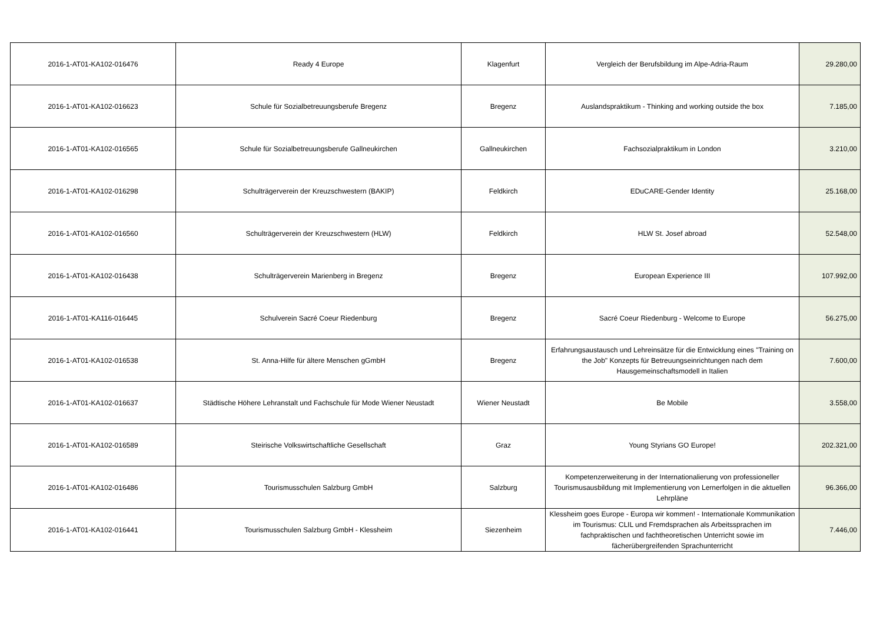| 2016-1-AT01-KA102-016476 | Ready 4 Europe | Klagenfurt | Vergleich der Berufsbildung im Alpe-Adria-Raum | 29.280,00 |
| 2016-1-AT01-KA102-016623 | Schule für Sozialbetreuungsberufe Bregenz | Bregenz | Auslandspraktikum - Thinking and working outside the box | 7.185,00 |
| 2016-1-AT01-KA102-016565 | Schule für Sozialbetreuungsberufe Gallneukirchen | Gallneukirchen | Fachsozialpraktikum in London | 3.210,00 |
| 2016-1-AT01-KA102-016298 | Schulträgerverein der Kreuzschwestern (BAKIP) | Feldkirch | EDuCARE-Gender Identity | 25.168,00 |
| 2016-1-AT01-KA102-016560 | Schulträgerverein der Kreuzschwestern (HLW) | Feldkirch | HLW St. Josef abroad | 52.548,00 |
| 2016-1-AT01-KA102-016438 | Schulträgerverein Marienberg in Bregenz | Bregenz | European Experience III | 107.992,00 |
| 2016-1-AT01-KA116-016445 | Schulverein Sacré Coeur Riedenburg | Bregenz | Sacré Coeur Riedenburg - Welcome to Europe | 56.275,00 |
| 2016-1-AT01-KA102-016538 | St. Anna-Hilfe für ältere Menschen gGmbH | Bregenz | Erfahrungsaustausch und Lehreinsätze für die Entwicklung eines "Training on the Job" Konzepts für Betreuungseinrichtungen nach dem Hausgemeinschaftsmodell in Italien | 7.600,00 |
| 2016-1-AT01-KA102-016637 | Städtische Höhere Lehranstalt und Fachschule für Mode Wiener Neustadt | Wiener Neustadt | Be Mobile | 3.558,00 |
| 2016-1-AT01-KA102-016589 | Steirische Volkswirtschaftliche Gesellschaft | Graz | Young Styrians GO Europe! | 202.321,00 |
| 2016-1-AT01-KA102-016486 | Tourismusschulen Salzburg GmbH | Salzburg | Kompetenzerweiterung in der Internationalierung von professioneller Tourismusausbildung mit Implementierung von Lernerfolgen in die aktuellen Lehrpläne | 96.366,00 |
| 2016-1-AT01-KA102-016441 | Tourismusschulen Salzburg GmbH - Klessheim | Siezenheim | Klessheim goes Europe - Europa wir kommen! - Internationale Kommunikation im Tourismus: CLIL und Fremdsprachen als Arbeitssprachen im fachpraktischen und fachtheoretischen Unterricht sowie im fächerübergreifenden Sprachunterricht | 7.446,00 |